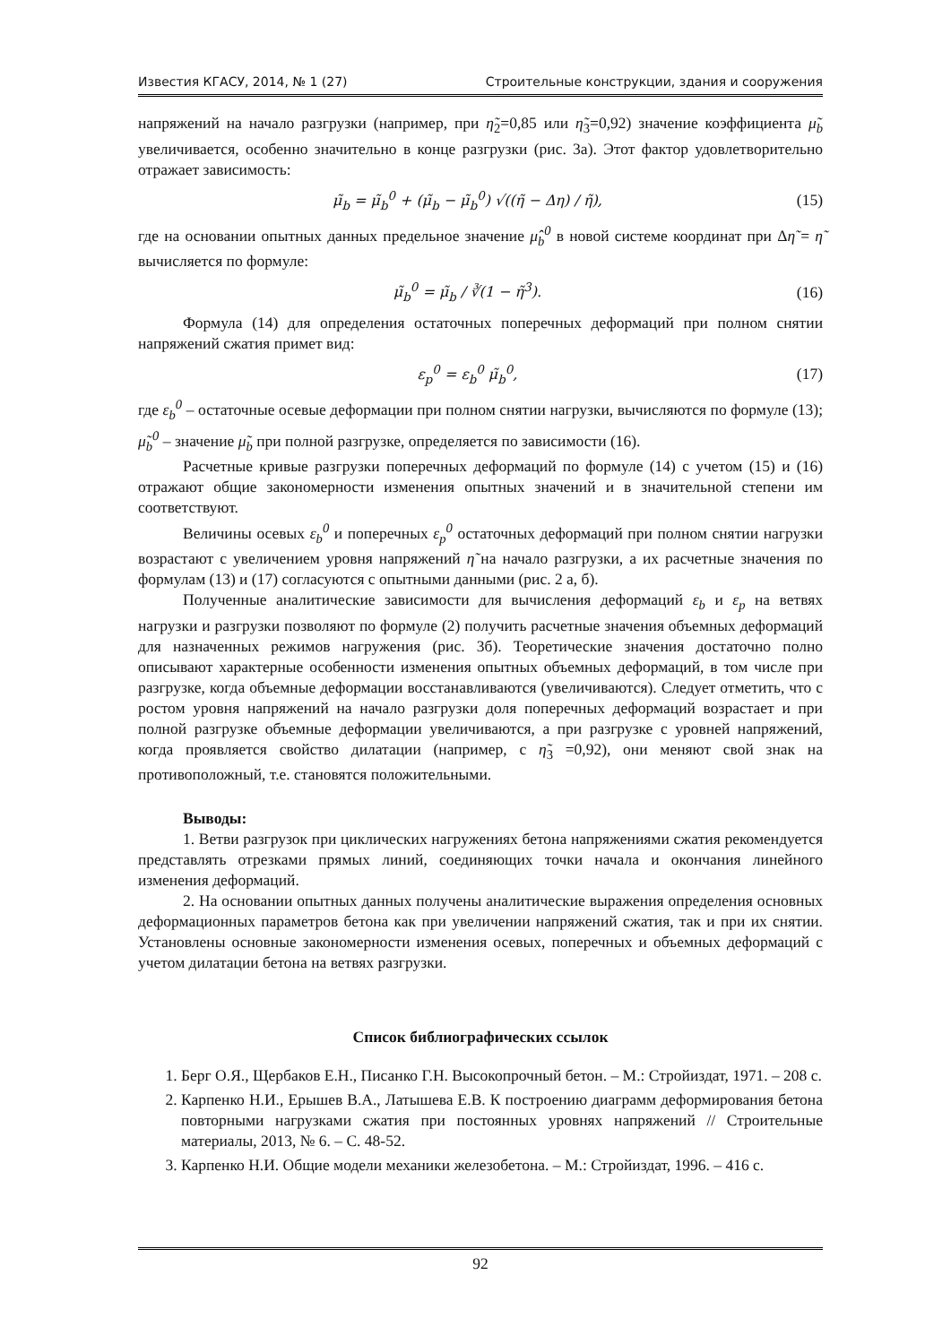Известия КГАСУ, 2014, № 1 (27) Строительные конструкции, здания и сооружения
напряжений на начало разгрузки (например, при η̃<sub>2</sub>=0,85 или η̃<sub>3</sub>=0,92) значение коэффициента μ̃<sub>b</sub> увеличивается, особенно значительно в конце разгрузки (рис. 3а). Этот фактор удовлетворительно отражает зависимость:
μ̃<sub>b</sub> = μ̃<sub>b</sub><sup>0</sup> + (μ̃<sub>b</sub> − μ̃<sub>b</sub><sup>0</sup>) √((η̃ − Δη) / η̃), (15)
где на основании опытных данных предельное значение μ̂<sub>b</sub><sup>0</sup> в новой системе координат при Δη̃ = η̃ вычисляется по формуле:
μ̃<sub>b</sub><sup>0</sup> = μ̃<sub>b</sub> / ∛(1 − η̃<sup>3</sup>). (16)
Формула (14) для определения остаточных поперечных деформаций при полном снятии напряжений сжатия примет вид:
ε<sub>p</sub><sup>0</sup> = ε<sub>b</sub><sup>0</sup> μ̃<sub>b</sub><sup>0</sup>, (17)
где ε<sub>b</sub><sup>0</sup> – остаточные осевые деформации при полном снятии нагрузки, вычисляются по формуле (13); μ̃<sub>b</sub><sup>0</sup> – значение μ̃<sub>b</sub> при полной разгрузке, определяется по зависимости (16).
Расчетные кривые разгрузки поперечных деформаций по формуле (14) с учетом (15) и (16) отражают общие закономерности изменения опытных значений и в значительной степени им соответствуют.
Величины осевых ε<sub>b</sub><sup>0</sup> и поперечных ε<sub>p</sub><sup>0</sup> остаточных деформаций при полном снятии нагрузки возрастают с увеличением уровня напряжений η̃ на начало разгрузки, а их расчетные значения по формулам (13) и (17) согласуются с опытными данными (рис. 2 а, б).
Полученные аналитические зависимости для вычисления деформаций ε<sub>b</sub> и ε<sub>p</sub> на ветвях нагрузки и разгрузки позволяют по формуле (2) получить расчетные значения объемных деформаций для назначенных режимов нагружения (рис. 3б). Теоретические значения достаточно полно описывают характерные особенности изменения опытных объемных деформаций, в том числе при разгрузке, когда объемные деформации восстанавливаются (увеличиваются). Следует отметить, что с ростом уровня напряжений на начало разгрузки доля поперечных деформаций возрастает и при полной разгрузке объемные деформации увеличиваются, а при разгрузке с уровней напряжений, когда проявляется свойство дилатации (например, с η̃<sub>3</sub> =0,92), они меняют свой знак на противоположный, т.е. становятся положительными.
Выводы:
1. Ветви разгрузок при циклических нагружениях бетона напряжениями сжатия рекомендуется представлять отрезками прямых линий, соединяющих точки начала и окончания линейного изменения деформаций.
2. На основании опытных данных получены аналитические выражения определения основных деформационных параметров бетона как при увеличении напряжений сжатия, так и при их снятии. Установлены основные закономерности изменения осевых, поперечных и объемных деформаций с учетом дилатации бетона на ветвях разгрузки.
Список библиографических ссылок
1. Берг О.Я., Щербаков Е.Н., Писанко Г.Н. Высокопрочный бетон. – М.: Стройиздат, 1971. – 208 с.
2. Карпенко Н.И., Ерышев В.А., Латышева Е.В. К построению диаграмм деформирования бетона повторными нагрузками сжатия при постоянных уровнях напряжений // Строительные материалы, 2013, № 6. – С. 48-52.
3. Карпенко Н.И. Общие модели механики железобетона. – М.: Стройиздат, 1996. – 416 с.
92